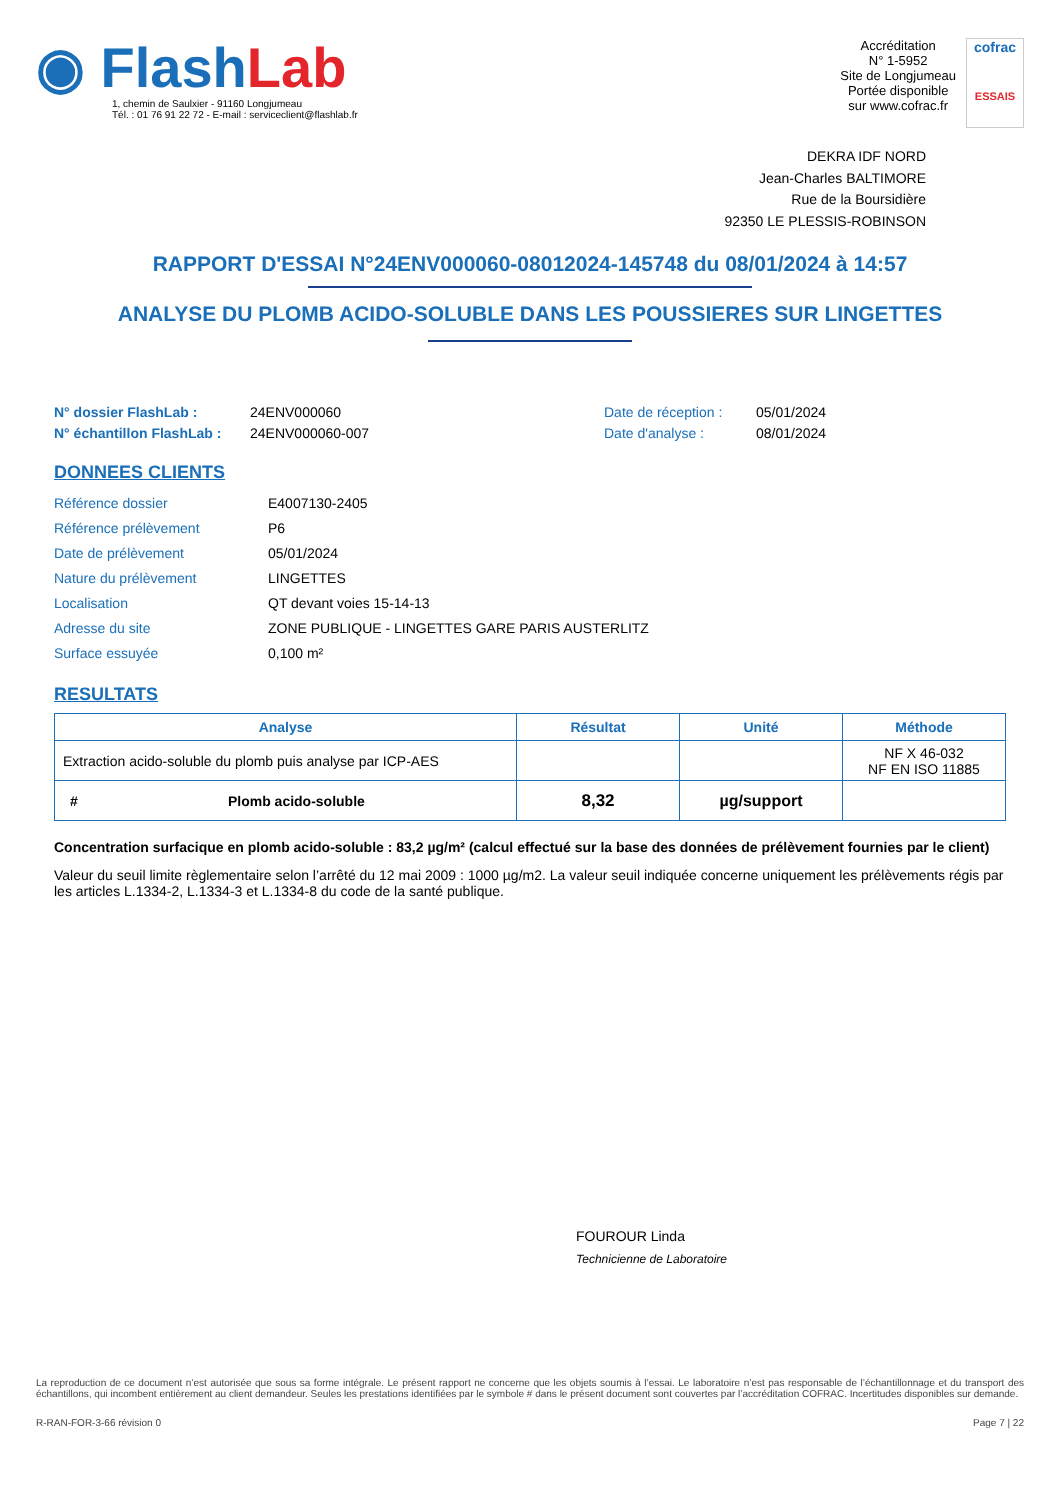◉ FlashLab
1, chemin de Saulxier - 91160 Longjumeau
Tél. : 01 76 91 22 72 - E-mail : serviceclient@flashlab.fr
Accréditation
N° 1-5952
Site de Longjumeau
Portée disponible
sur www.cofrac.fr
cofrac
ESSAIS
DEKRA IDF NORD
Jean-Charles BALTIMORE
Rue de la Boursidière
92350 LE PLESSIS-ROBINSON
RAPPORT D'ESSAI N°24ENV000060-08012024-145748 du 08/01/2024 à 14:57
ANALYSE DU PLOMB ACIDO-SOLUBLE DANS LES POUSSIERES SUR LINGETTES
N° dossier FlashLab :
24ENV000060
Date de réception :
05/01/2024
N° échantillon FlashLab :
24ENV000060-007
Date d'analyse :
08/01/2024
DONNEES CLIENTS
Référence dossier
E4007130-2405
Référence prélèvement
P6
Date de prélèvement
05/01/2024
Nature du prélèvement
LINGETTES
Localisation
QT devant voies 15-14-13
Adresse du site
ZONE PUBLIQUE - LINGETTES GARE PARIS AUSTERLITZ
Surface essuyée
0,100 m²
RESULTATS
| Analyse | Résultat | Unité | Méthode |
| --- | --- | --- | --- |
| Extraction acido-soluble du plomb puis analyse par ICP-AES | | | NF X 46-032 NF EN ISO 11885 |
| # Plomb acido-soluble | 8,32 | µg/support | |
Concentration surfacique en plomb acido-soluble : 83,2 µg/m² (calcul effectué sur la base des données de prélèvement fournies par le client)
Valeur du seuil limite règlementaire selon l’arrêté du 12 mai 2009 : 1000 µg/m2. La valeur seuil indiquée concerne uniquement les prélèvements régis par les articles L.1334-2, L.1334-3 et L.1334-8 du code de la santé publique.
FOUROUR Linda
Technicienne de Laboratoire
La reproduction de ce document n’est autorisée que sous sa forme intégrale. Le présent rapport ne concerne que les objets soumis à l’essai. Le laboratoire n’est pas responsable de l’échantillonnage et du transport des échantillons, qui incombent entièrement au client demandeur. Seules les prestations identifiées par le symbole # dans le présent document sont couvertes par l’accréditation COFRAC. Incertitudes disponibles sur demande.
R-RAN-FOR-3-66 révision 0 Page 7 | 22